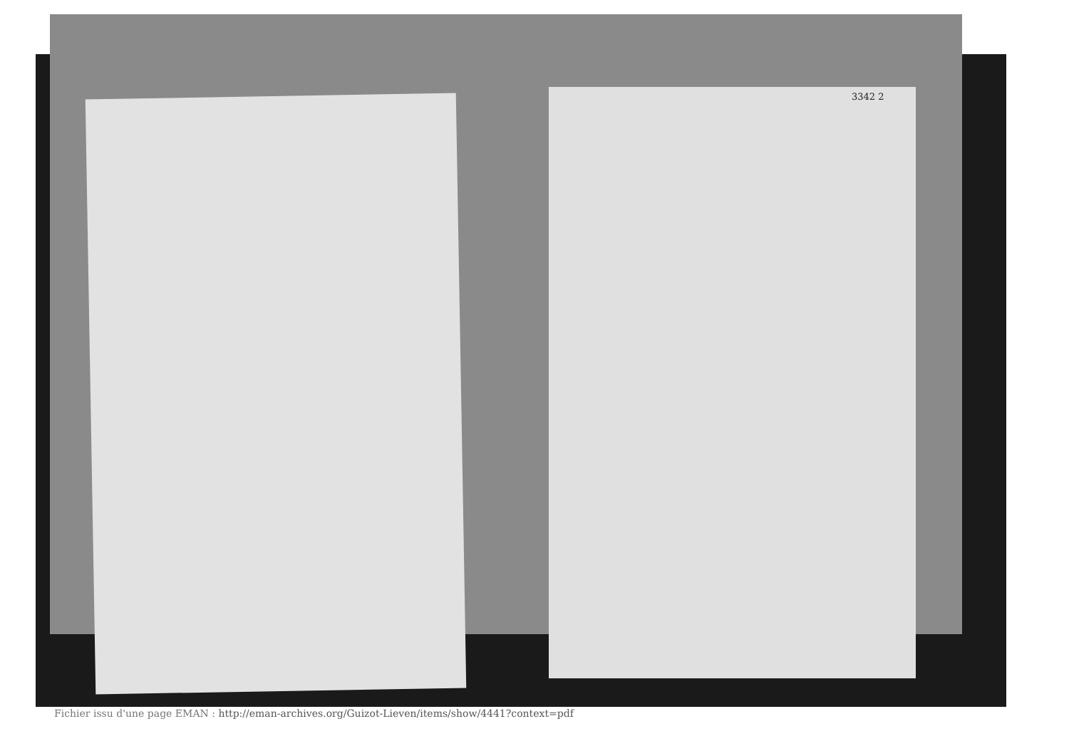3342 2
Fichier issu d'une page EMAN : http://eman-archives.org/Guizot-Lieven/items/show/4441?context=pdf